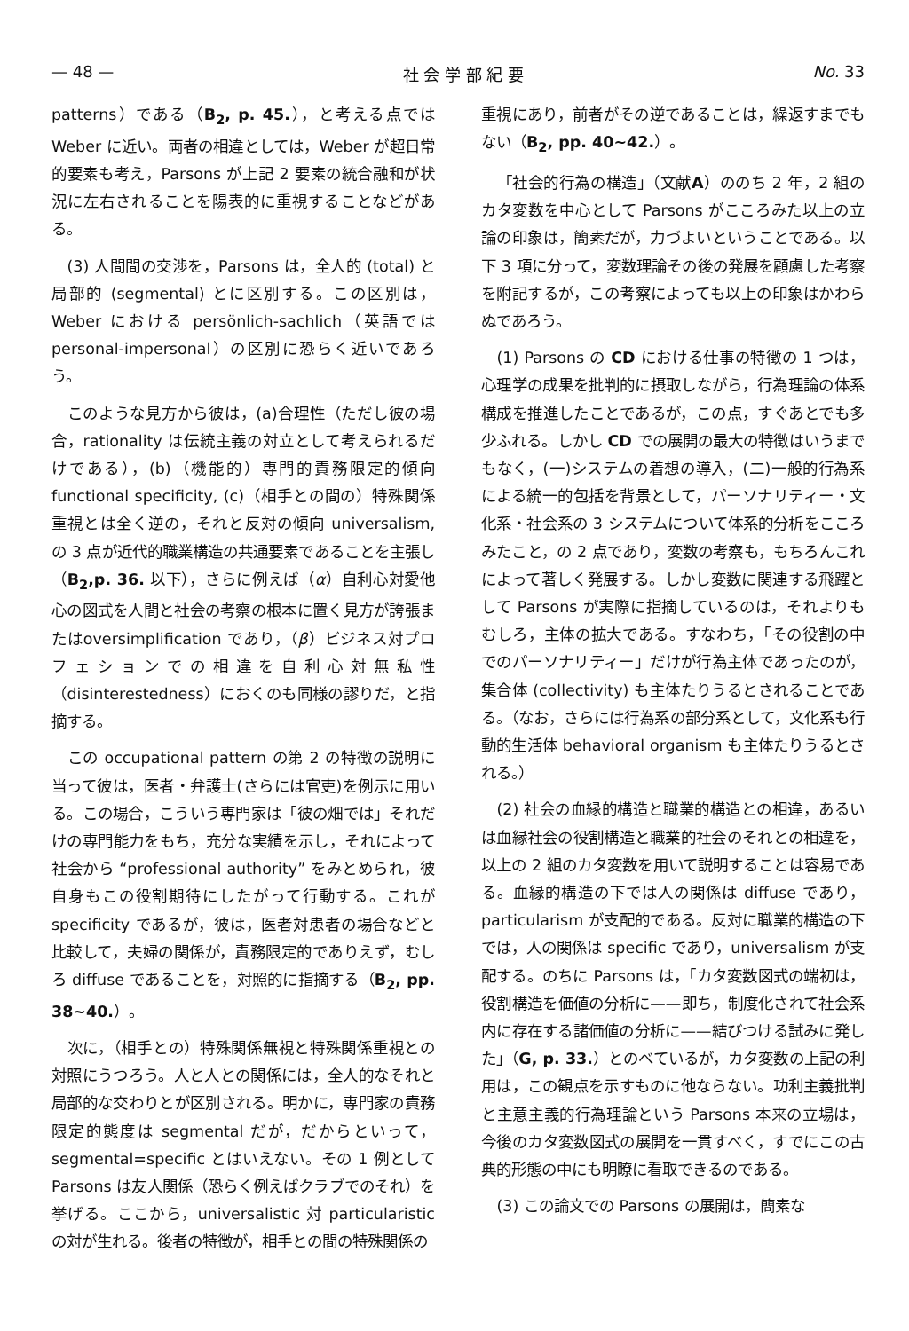— 48 — 社 会 学 部 紀 要 No. 33
patterns）である（B<sub>2</sub>, p. 45.），と考える点では Weber に近い。両者の相違としては，Weber が超日常的要素も考え，Parsons が上記 2 要素の統合融和が状況に左右されることを陽表的に重視することなどがある。
(3) 人間間の交渉を，Parsons は，全人的 (total) と局部的 (segmental) とに区別する。この区別は，Weber における persönlich-sachlich（英語では personal-impersonal）の区別に恐らく近いであろう。
このような見方から彼は，(a)合理性（ただし彼の場合，rationality は伝統主義の対立として考えられるだけである），(b)（機能的）専門的責務限定的傾向 functional specificity, (c)（相手との間の）特殊関係重視とは全く逆の，それと反対の傾向 universalism, の 3 点が近代的職業構造の共通要素であることを主張し（B<sub>2</sub>,p. 36. 以下），さらに例えば（α）自利心対愛他心の図式を人間と社会の考察の根本に置く見方が誇張またはoversimplification であり，（β）ビジネス対プロフェションでの相違を自利心対無私性（disinterestedness）におくのも同様の謬りだ，と指摘する。
この occupational pattern の第 2 の特徴の説明に当って彼は，医者・弁護士(さらには官吏)を例示に用いる。この場合，こういう専門家は「彼の畑では」それだけの専門能力をもち，充分な実績を示し，それによって社会から “professional authority” をみとめられ，彼自身もこの役割期待にしたがって行動する。これが specificity であるが，彼は，医者対患者の場合などと比較して，夫婦の関係が，責務限定的でありえず，むしろ diffuse であることを，対照的に指摘する（B<sub>2</sub>, pp. 38~40.）。
次に，（相手との）特殊関係無視と特殊関係重視との対照にうつろう。人と人との関係には，全人的なそれと局部的な交わりとが区別される。明かに，専門家の責務限定的態度は segmental だが，だからといって，segmental=specific とはいえない。その 1 例として Parsons は友人関係（恐らく例えばクラブでのそれ）を挙げる。ここから，universalistic 対 particularistic の対が生れる。後者の特徴が，相手との間の特殊関係の
重視にあり，前者がその逆であることは，繰返すまでもない（B<sub>2</sub>, pp. 40~42.）。
「社会的行為の構造」（文献A）ののち 2 年，2 組のカタ変数を中心として Parsons がこころみた以上の立論の印象は，簡素だが，力づよいということである。以下 3 項に分って，変数理論その後の発展を顧慮した考察を附記するが，この考察によっても以上の印象はかわらぬであろう。
(1) Parsons の CD における仕事の特徴の 1 つは，心理学の成果を批判的に摂取しながら，行為理論の体系構成を推進したことであるが，この点，すぐあとでも多少ふれる。しかし CD での展開の最大の特徴はいうまでもなく，(一)システムの着想の導入，(二)一般的行為系による統一的包括を背景として，パーソナリティー・文化系・社会系の 3 システムについて体系的分析をこころみたこと，の 2 点であり，変数の考察も，もちろんこれによって著しく発展する。しかし変数に関連する飛躍として Parsons が実際に指摘しているのは，それよりもむしろ，主体の拡大である。すなわち，「その役割の中でのパーソナリティー」だけが行為主体であったのが，集合体 (collectivity) も主体たりうるとされることである。（なお，さらには行為系の部分系として，文化系も行動的生活体 behavioral organism も主体たりうるとされる。）
(2) 社会の血縁的構造と職業的構造との相違，あるいは血縁社会の役割構造と職業的社会のそれとの相違を，以上の 2 組のカタ変数を用いて説明することは容易である。血縁的構造の下では人の関係は diffuse であり，particularism が支配的である。反対に職業的構造の下では，人の関係は specific であり，universalism が支配する。のちに Parsons は，「カタ変数図式の端初は，役割構造を価値の分析に——即ち，制度化されて社会系内に存在する諸価値の分析に——結びつける試みに発した」（G, p. 33.）とのべているが，カタ変数の上記の利用は，この観点を示すものに他ならない。功利主義批判と主意主義的行為理論という Parsons 本来の立場は，今後のカタ変数図式の展開を一貫すべく，すでにこの古典的形態の中にも明瞭に看取できるのである。
(3) この論文での Parsons の展開は，簡素な